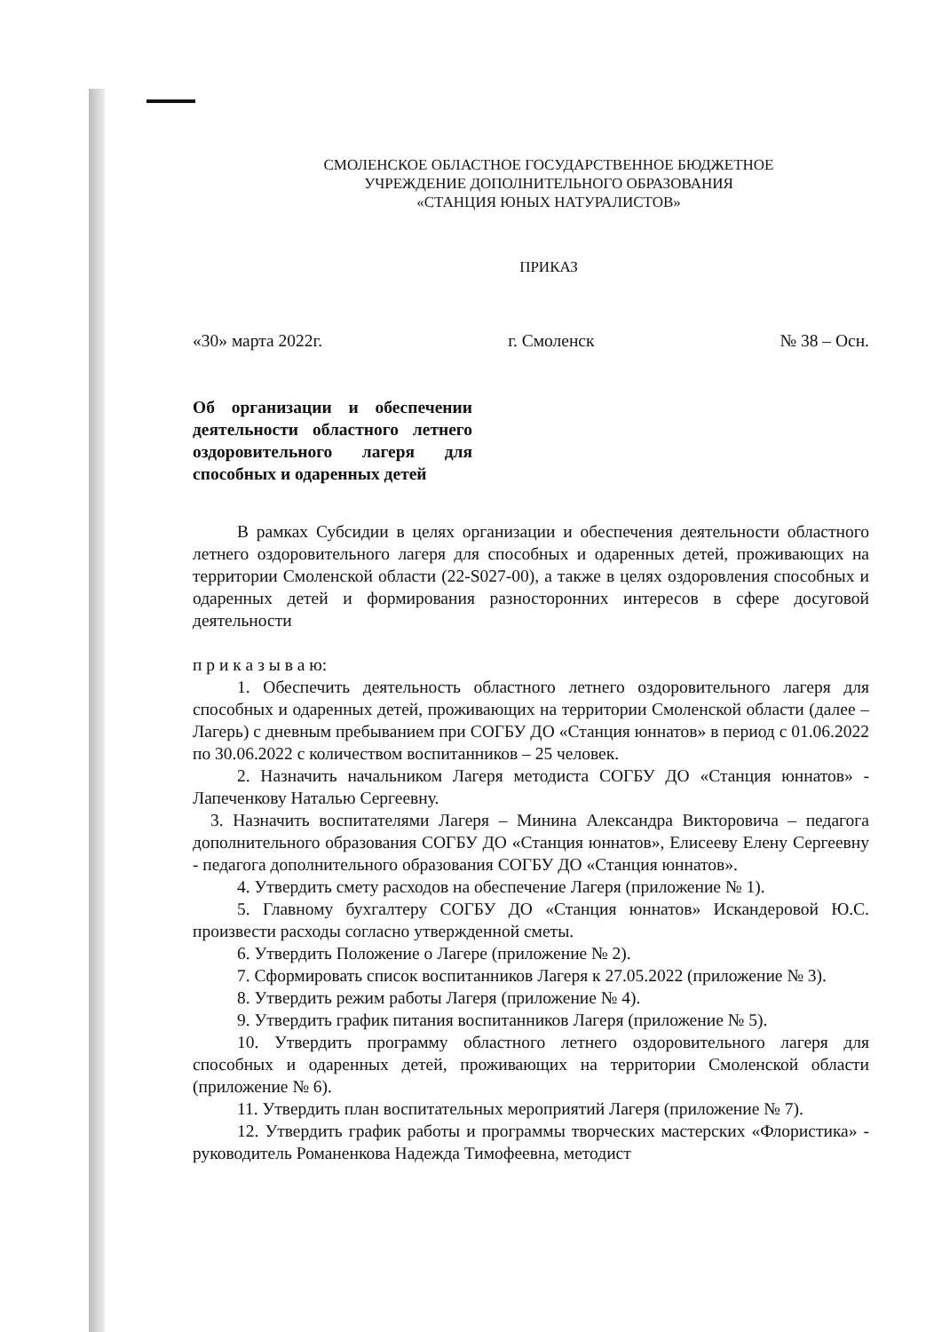СМОЛЕНСКОЕ ОБЛАСТНОЕ ГОСУДАРСТВЕННОЕ БЮДЖЕТНОЕ
УЧРЕЖДЕНИЕ ДОПОЛНИТЕЛЬНОГО ОБРАЗОВАНИЯ
«СТАНЦИЯ ЮНЫХ НАТУРАЛИСТОВ»
ПРИКАЗ
«30» марта 2022г. г. Смоленск № 38 – Осн.
Об организации и обеспечении деятельности областного летнего оздоровительного лагеря для способных и одаренных детей
В рамках Субсидии в целях организации и обеспечения деятельности областного летнего оздоровительного лагеря для способных и одаренных детей, проживающих на территории Смоленской области (22-S027-00), а также в целях оздоровления способных и одаренных детей и формирования разносторонних интересов в сфере досуговой деятельности
п р и к а з ы в а ю:
1. Обеспечить деятельность областного летнего оздоровительного лагеря для способных и одаренных детей, проживающих на территории Смоленской области (далее – Лагерь) с дневным пребыванием при СОГБУ ДО «Станция юннатов» в период с 01.06.2022 по 30.06.2022 с количеством воспитанников – 25 человек.
2. Назначить начальником Лагеря методиста СОГБУ ДО «Станция юннатов» - Лапеченкову Наталью Сергеевну.
3. Назначить воспитателями Лагеря – Минина Александра Викторовича – педагога дополнительного образования СОГБУ ДО «Станция юннатов», Елисееву Елену Сергеевну - педагога дополнительного образования СОГБУ ДО «Станция юннатов».
4. Утвердить смету расходов на обеспечение Лагеря (приложение № 1).
5. Главному бухгалтеру СОГБУ ДО «Станция юннатов» Искандеровой Ю.С. произвести расходы согласно утвержденной сметы.
6. Утвердить Положение о Лагере (приложение № 2).
7. Сформировать список воспитанников Лагеря к 27.05.2022 (приложение № 3).
8. Утвердить режим работы Лагеря (приложение № 4).
9. Утвердить график питания воспитанников Лагеря (приложение № 5).
10. Утвердить программу областного летнего оздоровительного лагеря для способных и одаренных детей, проживающих на территории Смоленской области (приложение № 6).
11. Утвердить план воспитательных мероприятий Лагеря (приложение № 7).
12. Утвердить график работы и программы творческих мастерских «Флористика» - руководитель Романенкова Надежда Тимофеевна, методист